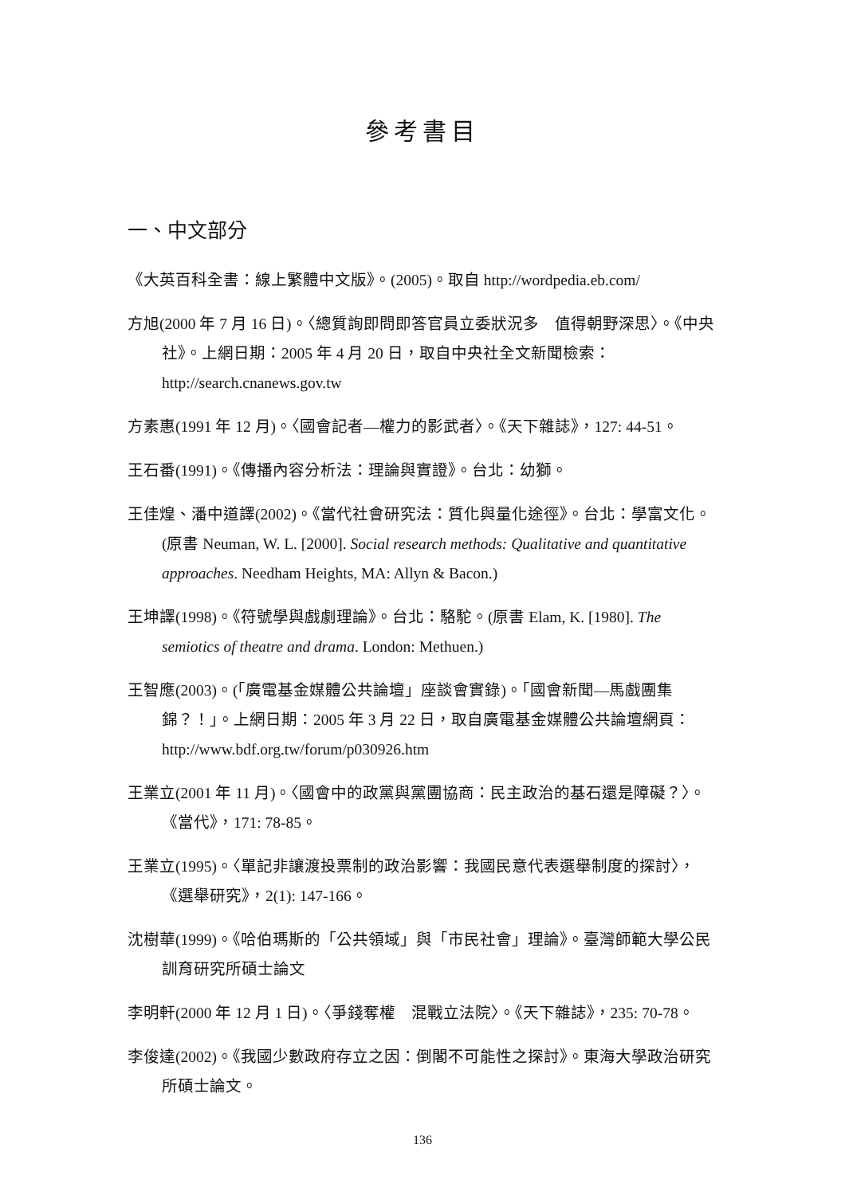參考書目
一、中文部分
《大英百科全書：線上繁體中文版》。(2005)。取自 http://wordpedia.eb.com/
方旭(2000 年 7 月 16 日)。〈總質詢即問即答官員立委狀況多　值得朝野深思〉。《中央社》。上網日期：2005 年 4 月 20 日，取自中央社全文新聞檢索：http://search.cnanews.gov.tw
方素惠(1991 年 12 月)。〈國會記者—權力的影武者〉。《天下雜誌》，127: 44-51。
王石番(1991)。《傳播內容分析法：理論與實證》。台北：幼獅。
王佳煌、潘中道譯(2002)。《當代社會研究法：質化與量化途徑》。台北：學富文化。(原書 Neuman, W. L. [2000]. Social research methods: Qualitative and quantitative approaches. Needham Heights, MA: Allyn & Bacon.)
王坤譯(1998)。《符號學與戲劇理論》。台北：駱駝。(原書 Elam, K. [1980]. The semiotics of theatre and drama. London: Methuen.)
王智應(2003)。(「廣電基金媒體公共論壇」座談會實錄)。「國會新聞—馬戲團集錦？！」。上網日期：2005 年 3 月 22 日，取自廣電基金媒體公共論壇網頁：http://www.bdf.org.tw/forum/p030926.htm
王業立(2001 年 11 月)。〈國會中的政黨與黨團協商：民主政治的基石還是障礙？〉。《當代》，171: 78-85。
王業立(1995)。〈單記非讓渡投票制的政治影響：我國民意代表選舉制度的探討〉，《選舉研究》，2(1): 147-166。
沈樹華(1999)。《哈伯瑪斯的「公共領域」與「市民社會」理論》。臺灣師範大學公民訓育研究所碩士論文
李明軒(2000 年 12 月 1 日)。〈爭錢奪權　混戰立法院〉。《天下雜誌》，235: 70-78。
李俊達(2002)。《我國少數政府存立之因：倒閣不可能性之探討》。東海大學政治研究所碩士論文。
136